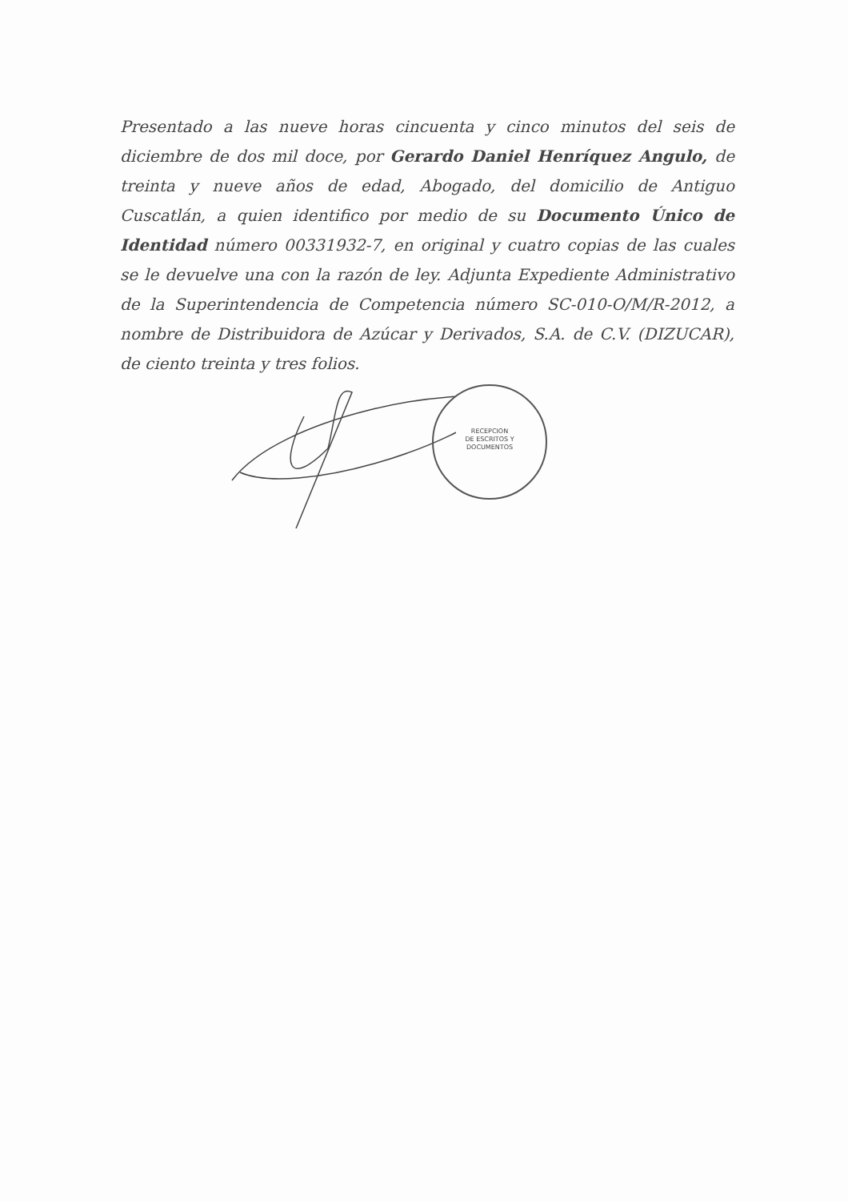Presentado a las nueve horas cincuenta y cinco minutos del seis de diciembre de dos mil doce, por Gerardo Daniel Henríquez Angulo, de treinta y nueve años de edad, Abogado, del domicilio de Antiguo Cuscatlán, a quien identifico por medio de su Documento Único de Identidad número 00331932-7, en original y cuatro copias de las cuales se le devuelve una con la razón de ley. Adjunta Expediente Administrativo de la Superintendencia de Competencia número SC-010-O/M/R-2012, a nombre de Distribuidora de Azúcar y Derivados, S.A. de C.V. (DIZUCAR), de ciento treinta y tres folios.
RECEPCION
DE ESCRITOS Y
DOCUMENTOS